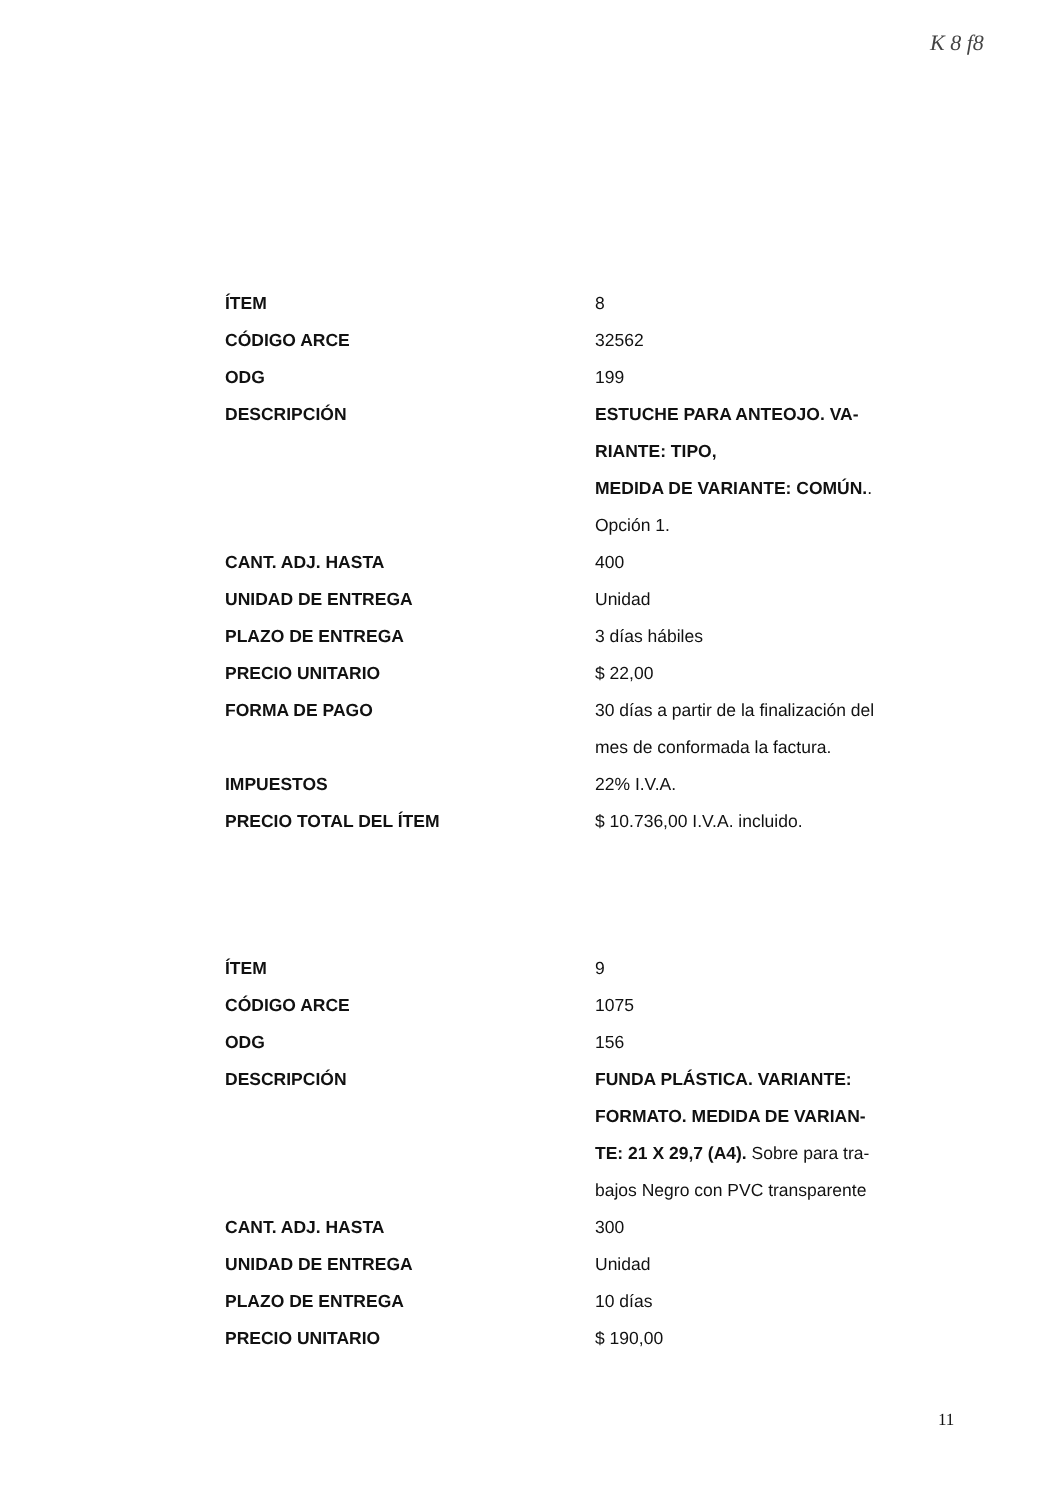K 8 f8
| ÍTEM | 8 |
| CÓDIGO ARCE | 32562 |
| ODG | 199 |
| DESCRIPCIÓN | ESTUCHE PARA ANTEOJO. VA- RIANTE: TIPO, MEDIDA DE VARIANTE: COMÚN. . Opción 1. |
| CANT. ADJ. HASTA | 400 |
| UNIDAD DE ENTREGA | Unidad |
| PLAZO DE ENTREGA | 3 días hábiles |
| PRECIO UNITARIO | $ 22,00 |
| FORMA DE PAGO | 30 días a partir de la finalización del mes de conformada la factura. |
| IMPUESTOS | 22% I.V.A. |
| PRECIO TOTAL DEL ÍTEM | $ 10.736,00 I.V.A. incluido. |
| ÍTEM | 9 |
| CÓDIGO ARCE | 1075 |
| ODG | 156 |
| DESCRIPCIÓN | FUNDA PLÁSTICA. VARIANTE: FORMATO. MEDIDA DE VARIAN- TE: 21 X 29,7 (A4). Sobre para tra- bajos Negro con PVC transparente |
| CANT. ADJ. HASTA | 300 |
| UNIDAD DE ENTREGA | Unidad |
| PLAZO DE ENTREGA | 10 días |
| PRECIO UNITARIO | $ 190,00 |
11